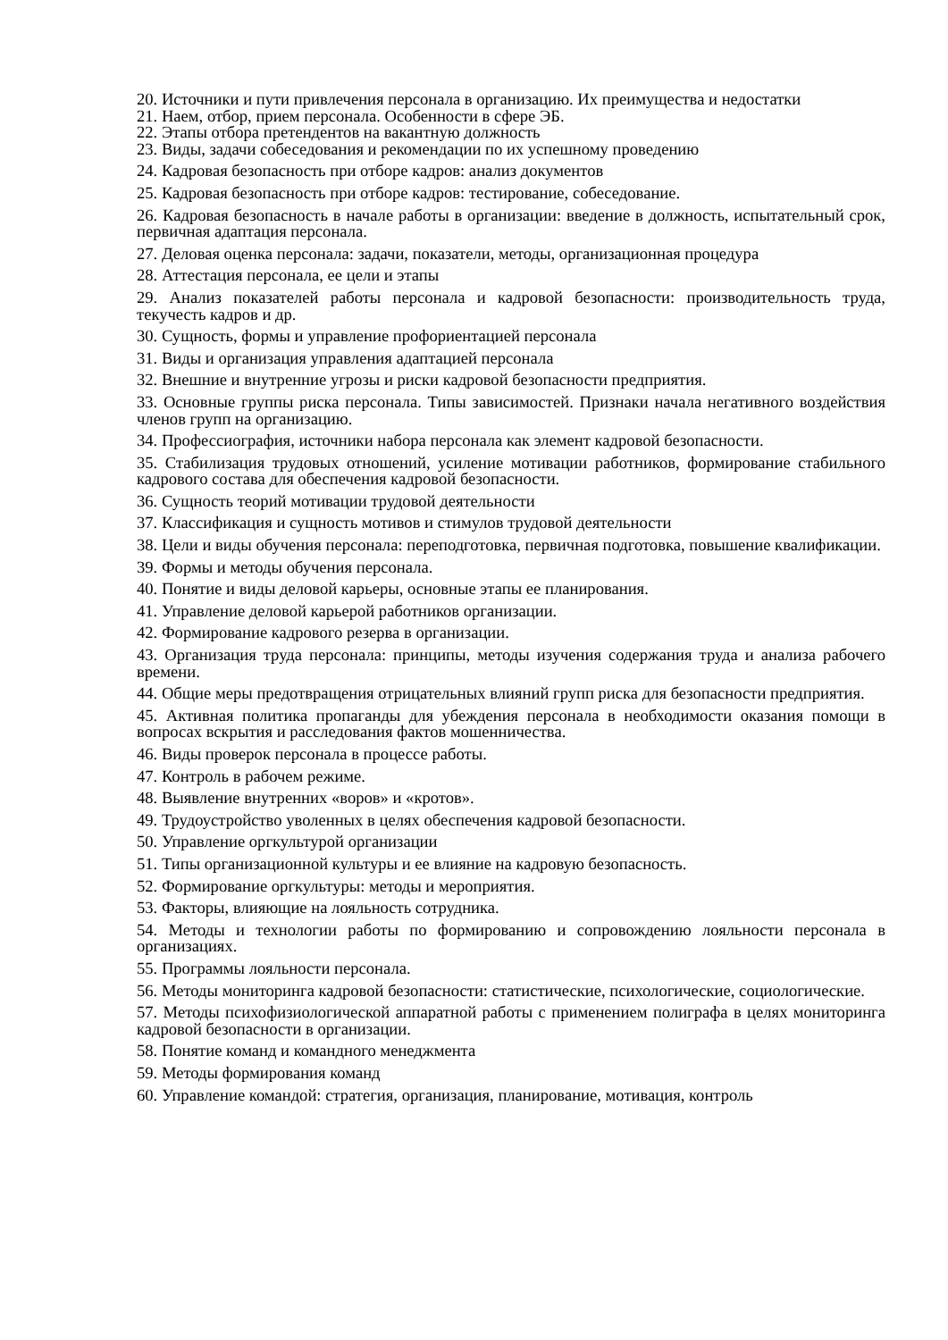20. Источники и пути привлечения персонала в организацию. Их преимущества и недостатки
21. Наем, отбор, прием персонала. Особенности в сфере ЭБ.
22. Этапы отбора претендентов на вакантную должность
23. Виды, задачи собеседования и рекомендации по их успешному проведению
24. Кадровая безопасность при отборе кадров: анализ документов
25. Кадровая безопасность при отборе кадров: тестирование, собеседование.
26. Кадровая безопасность в начале работы в организации: введение в должность, испытательный срок, первичная адаптация персонала.
27. Деловая оценка персонала: задачи, показатели, методы, организационная процедура
28. Аттестация персонала, ее цели и этапы
29. Анализ показателей работы персонала и кадровой безопасности: производительность труда, текучесть кадров и др.
30. Сущность, формы и управление профориентацией персонала
31. Виды и организация управления адаптацией персонала
32. Внешние и внутренние угрозы и риски кадровой безопасности предприятия.
33. Основные группы риска персонала. Типы зависимостей. Признаки начала негативного воздействия членов групп на организацию.
34. Профессиография, источники набора персонала как элемент кадровой безопасности.
35. Стабилизация трудовых отношений, усиление мотивации работников, формирование стабильного кадрового состава для обеспечения кадровой безопасности.
36. Сущность теорий мотивации трудовой деятельности
37. Классификация и сущность мотивов и стимулов трудовой деятельности
38. Цели и виды обучения персонала: переподготовка, первичная подготовка, повышение квалификации.
39. Формы и методы обучения персонала.
40. Понятие и виды деловой карьеры, основные этапы ее планирования.
41. Управление деловой карьерой работников организации.
42. Формирование кадрового резерва в организации.
43. Организация труда персонала: принципы, методы изучения содержания труда и анализа рабочего времени.
44. Общие меры предотвращения отрицательных влияний групп риска для безопасности предприятия.
45. Активная политика пропаганды для убеждения персонала в необходимости оказания помощи в вопросах вскрытия и расследования фактов мошенничества.
46. Виды проверок персонала в процессе работы.
47. Контроль в рабочем режиме.
48. Выявление внутренних «воров» и «кротов».
49. Трудоустройство уволенных в целях обеспечения кадровой безопасности.
50. Управление оргкультурой организации
51. Типы организационной культуры и ее влияние на кадровую безопасность.
52. Формирование оргкультуры: методы и мероприятия.
53. Факторы, влияющие на лояльность сотрудника.
54. Методы и технологии работы по формированию и сопровождению лояльности персонала в организациях.
55. Программы лояльности персонала.
56. Методы мониторинга кадровой безопасности: статистические, психологические, социологические.
57. Методы психофизиологической аппаратной работы с применением полиграфа в целях мониторинга кадровой безопасности в организации.
58. Понятие команд и командного менеджмента
59. Методы формирования команд
60. Управление командой: стратегия, организация, планирование, мотивация, контроль